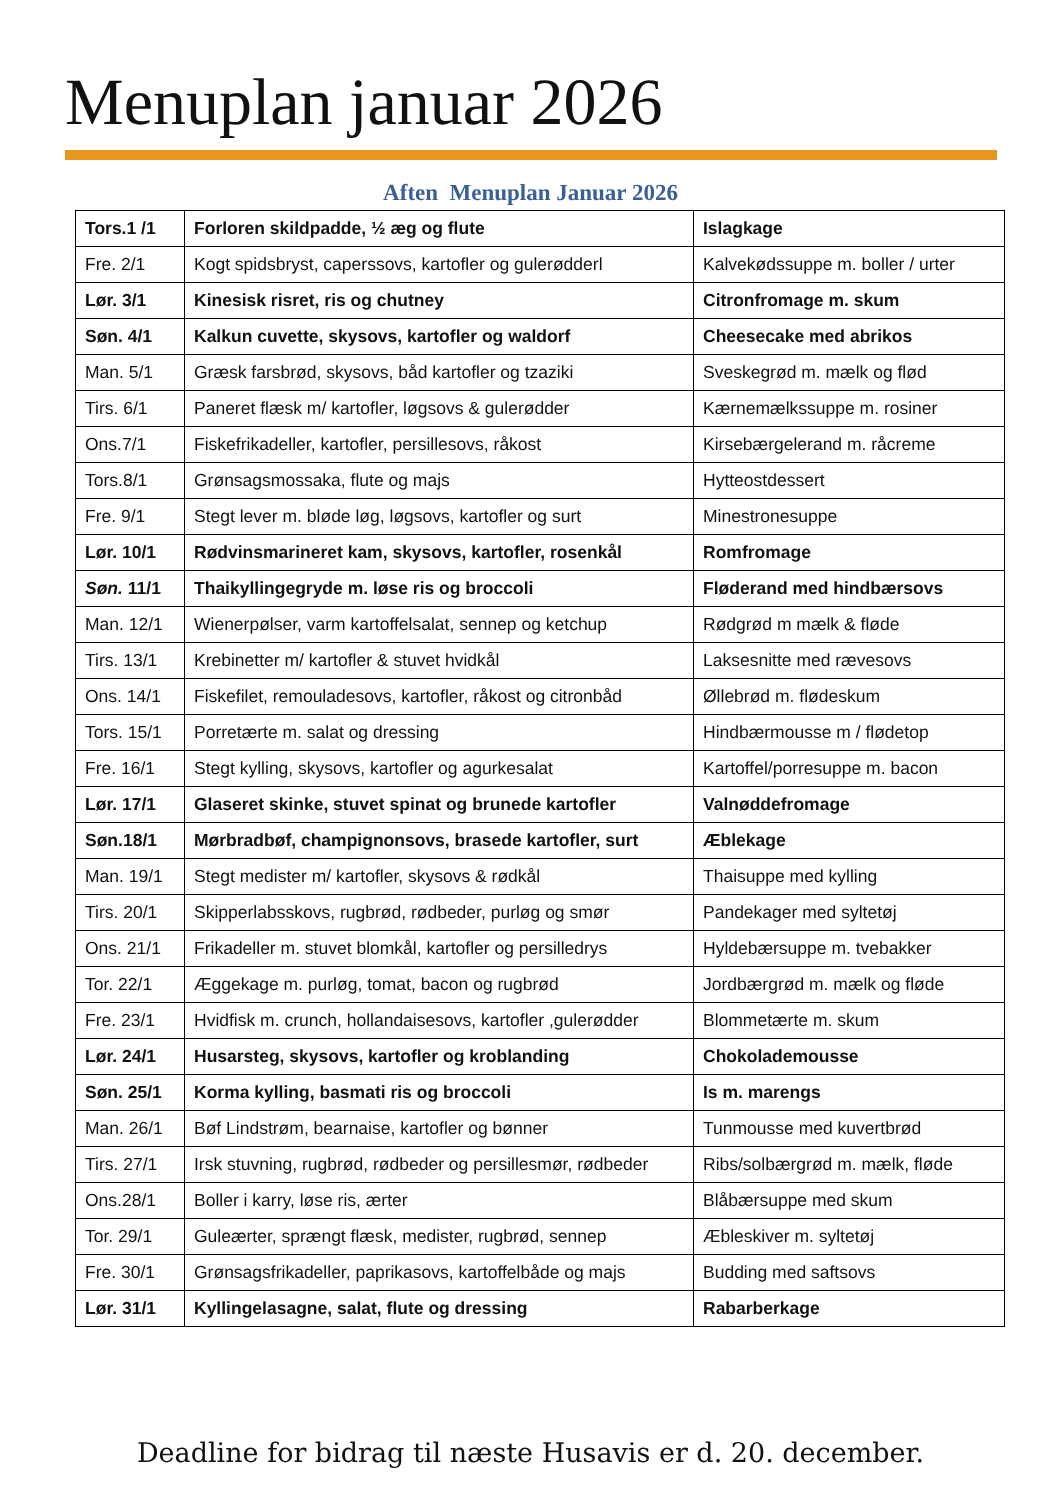Menuplan januar 2026
Aften Menuplan Januar 2026
| Tors.1 /1 | Forloren skildpadde, ½ æg og flute | Islagkage |
| Fre. 2/1 | Kogt spidsbryst, caperssovs, kartofler og gulerødderl | Kalvekødssuppe m. boller / urter |
| Lør. 3/1 | Kinesisk risret, ris og chutney | Citronfromage m. skum |
| Søn. 4/1 | Kalkun cuvette, skysovs, kartofler og waldorf | Cheesecake med abrikos |
| Man. 5/1 | Græsk farsbrød, skysovs, båd kartofler og tzaziki | Sveskegrød m. mælk og flød |
| Tirs. 6/1 | Paneret flæsk m/ kartofler, løgsovs & gulerødder | Kærnemælkssuppe m. rosiner |
| Ons.7/1 | Fiskefrikadeller, kartofler, persillesovs, råkost | Kirsebærgelerand m. råcreme |
| Tors.8/1 | Grønsagsmossaka, flute og majs | Hytteostdessert |
| Fre. 9/1 | Stegt lever m. bløde løg, løgsovs, kartofler og surt | Minestronesuppe |
| Lør. 10/1 | Rødvinsmarineret kam, skysovs, kartofler, rosenkål | Romfromage |
| Søn. 11/1 | Thaikyllingegryde m. løse ris og broccoli | Fløderand med hindbærsovs |
| Man. 12/1 | Wienerpølser, varm kartoffelsalat, sennep og ketchup | Rødgrød m mælk & fløde |
| Tirs. 13/1 | Krebinetter m/ kartofler & stuvet hvidkål | Laksesnitte med rævesovs |
| Ons. 14/1 | Fiskefilet, remouladesovs, kartofler, råkost og citronbåd | Øllebrød m. flødeskum |
| Tors. 15/1 | Porretærte m. salat og dressing | Hindbærmousse m / flødetop |
| Fre. 16/1 | Stegt kylling, skysovs, kartofler og agurkesalat | Kartoffel/porresuppe m. bacon |
| Lør. 17/1 | Glaseret skinke, stuvet spinat og brunede kartofler | Valnøddefromage |
| Søn.18/1 | Mørbradbøf, champignonsovs, brasede kartofler, surt | Æblekage |
| Man. 19/1 | Stegt medister m/ kartofler, skysovs & rødkål | Thaisuppe med kylling |
| Tirs. 20/1 | Skipperlabsskovs, rugbrød, rødbeder, purløg og smør | Pandekager med syltetøj |
| Ons. 21/1 | Frikadeller m. stuvet blomkål, kartofler og persilledrys | Hyldebærsuppe m. tvebakker |
| Tor. 22/1 | Æggekage m. purløg, tomat, bacon og rugbrød | Jordbærgrød m. mælk og fløde |
| Fre. 23/1 | Hvidfisk m. crunch, hollandaisesovs, kartofler ,gulerødder | Blommetærte m. skum |
| Lør. 24/1 | Husarsteg, skysovs, kartofler og kroblanding | Chokolademousse |
| Søn. 25/1 | Korma kylling, basmati ris og broccoli | Is m. marengs |
| Man. 26/1 | Bøf Lindstrøm, bearnaise, kartofler og bønner | Tunmousse med kuvertbrød |
| Tirs. 27/1 | Irsk stuvning, rugbrød, rødbeder og persillesmør, rødbeder | Ribs/solbærgrød m. mælk, fløde |
| Ons.28/1 | Boller i karry, løse ris, ærter | Blåbærsuppe med skum |
| Tor. 29/1 | Guleærter, sprængt flæsk, medister, rugbrød, sennep | Æbleskiver m. syltetøj |
| Fre. 30/1 | Grønsagsfrikadeller, paprikasovs, kartoffelbåde og majs | Budding med saftsovs |
| Lør. 31/1 | Kyllingelasagne, salat, flute og dressing | Rabarberkage |
Deadline for bidrag til næste Husavis er d. 20. december.